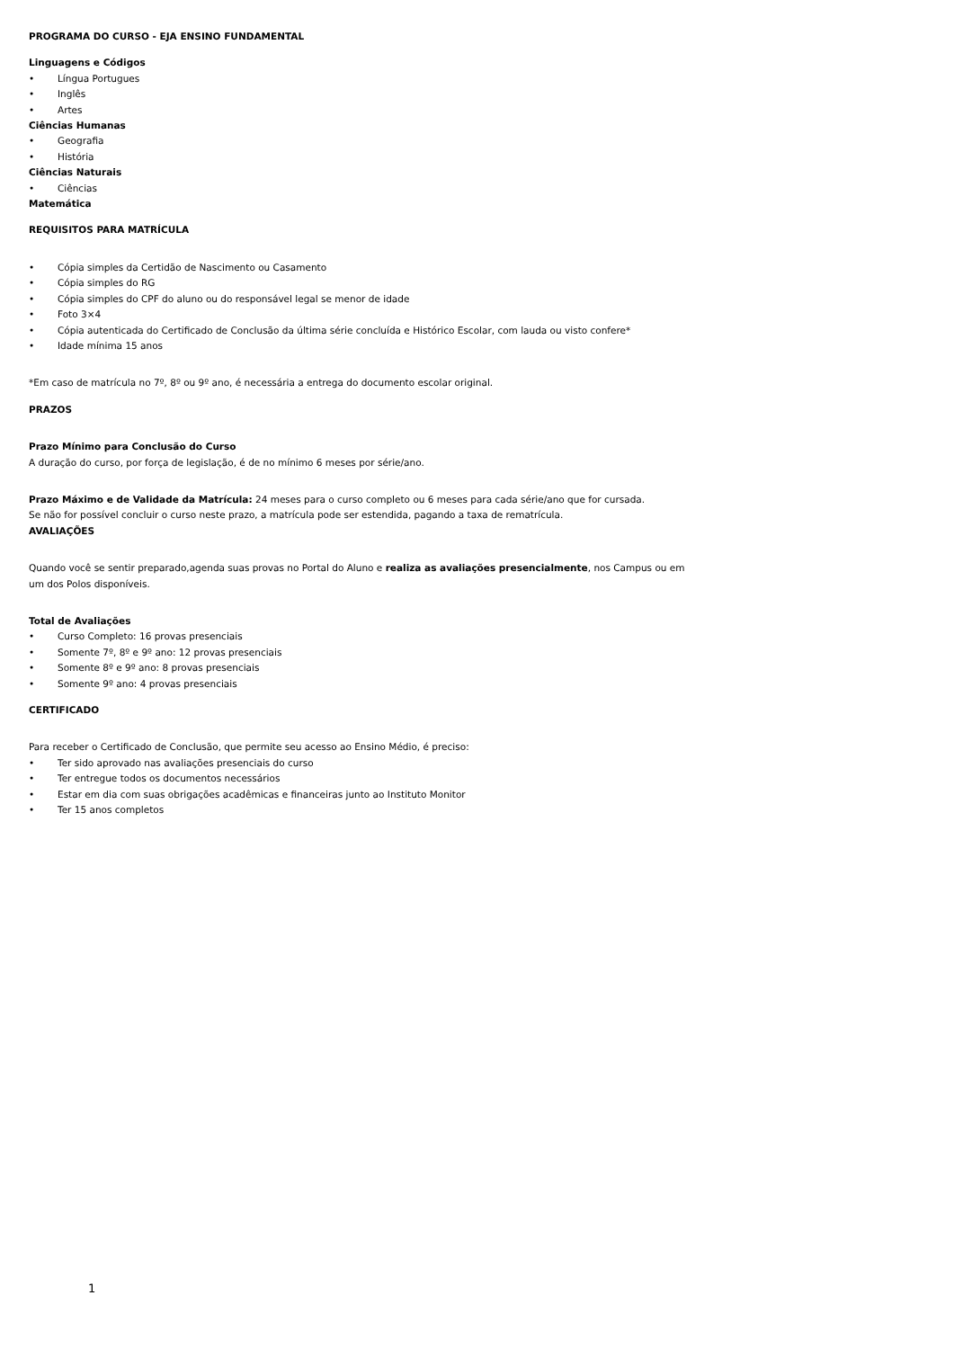PROGRAMA DO CURSO - EJA ENSINO FUNDAMENTAL
Linguagens e Códigos
• Língua Portugues
• Inglês
• Artes
Ciências Humanas
• Geografia
• História
Ciências Naturais
• Ciências
Matemática
REQUISITOS PARA MATRÍCULA
• Cópia simples da Certidão de Nascimento ou Casamento
• Cópia simples do RG
• Cópia simples do CPF do aluno ou do responsável legal se menor de idade
• Foto 3×4
• Cópia autenticada do Certificado de Conclusão da última série concluída e Histórico Escolar, com lauda ou visto confere*
• Idade mínima 15 anos
*Em caso de matrícula no 7º, 8º ou 9º ano, é necessária a entrega do documento escolar original.
PRAZOS
Prazo Mínimo para Conclusão do Curso
A duração do curso, por força de legislação, é de no mínimo 6 meses por série/ano.
Prazo Máximo e de Validade da Matrícula: 24 meses para o curso completo ou 6 meses para cada série/ano que for cursada.
Se não for possível concluir o curso neste prazo, a matrícula pode ser estendida, pagando a taxa de rematrícula.
AVALIAÇÕES
Quando você se sentir preparado,agenda suas provas no Portal do Aluno e realiza as avaliações presencialmente, nos Campus ou em um dos Polos disponíveis.
Total de Avaliações
• Curso Completo: 16 provas presenciais
• Somente 7º, 8º e 9º ano: 12 provas presenciais
• Somente 8º e 9º ano: 8 provas presenciais
• Somente 9º ano: 4 provas presenciais
CERTIFICADO
Para receber o Certificado de Conclusão, que permite seu acesso ao Ensino Médio, é preciso:
• Ter sido aprovado nas avaliações presenciais do curso
• Ter entregue todos os documentos necessários
• Estar em dia com suas obrigações acadêmicas e financeiras junto ao Instituto Monitor
• Ter 15 anos completos
1